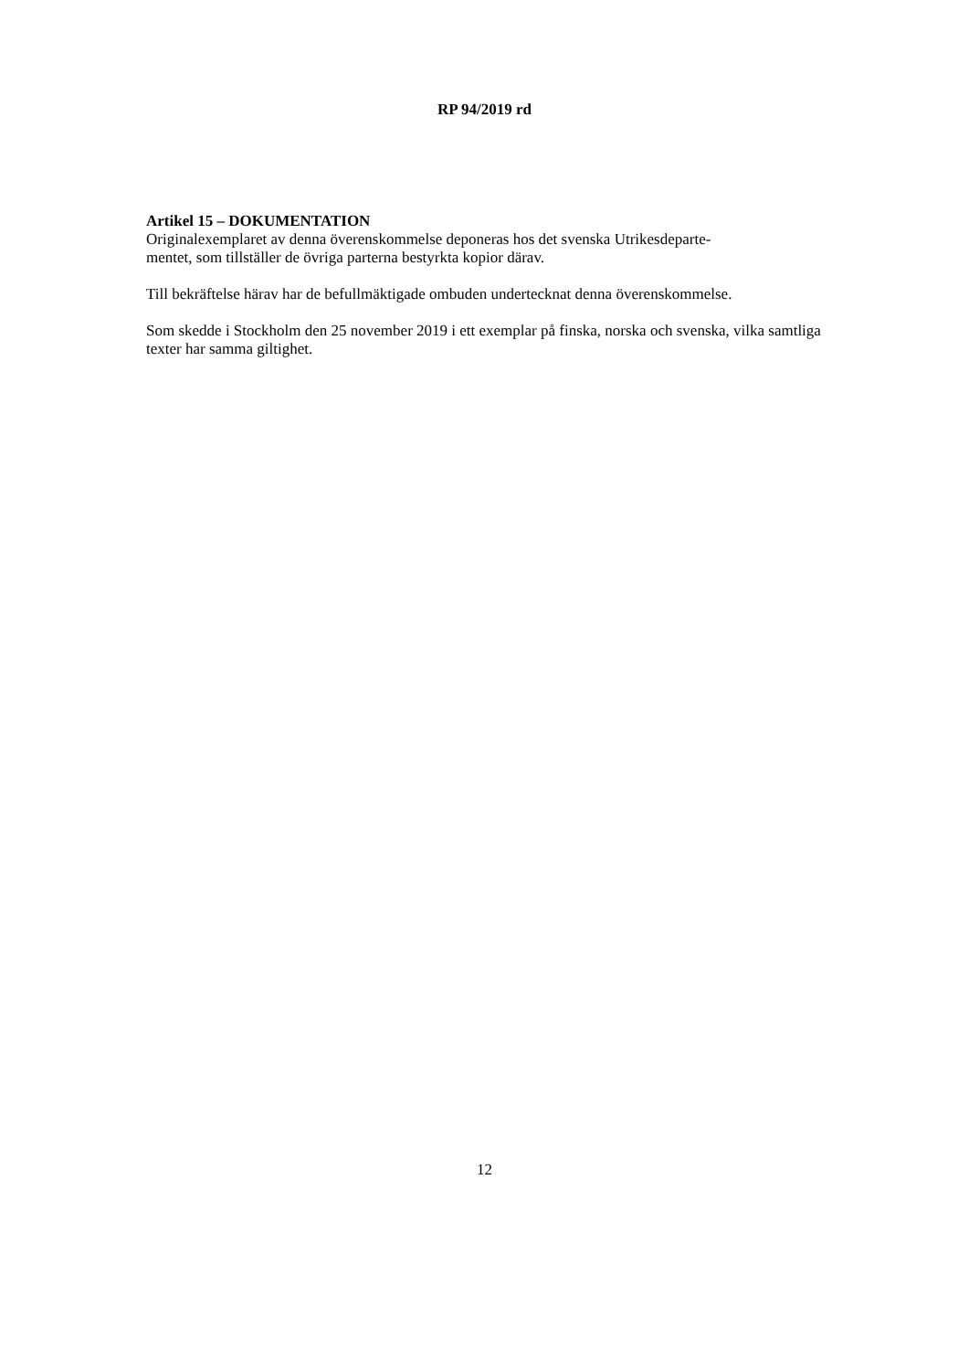RP 94/2019 rd
Artikel 15 – DOKUMENTATION
Originalexemplaret av denna överenskommelse deponeras hos det svenska Utrikesdeparte-
mentet, som tillställer de övriga parterna bestyrkta kopior därav.
Till bekräftelse härav har de befullmäktigade ombuden undertecknat denna överenskommelse.
Som skedde i Stockholm den 25 november 2019 i ett exemplar på finska, norska och svenska, vilka samtliga texter har samma giltighet.
12